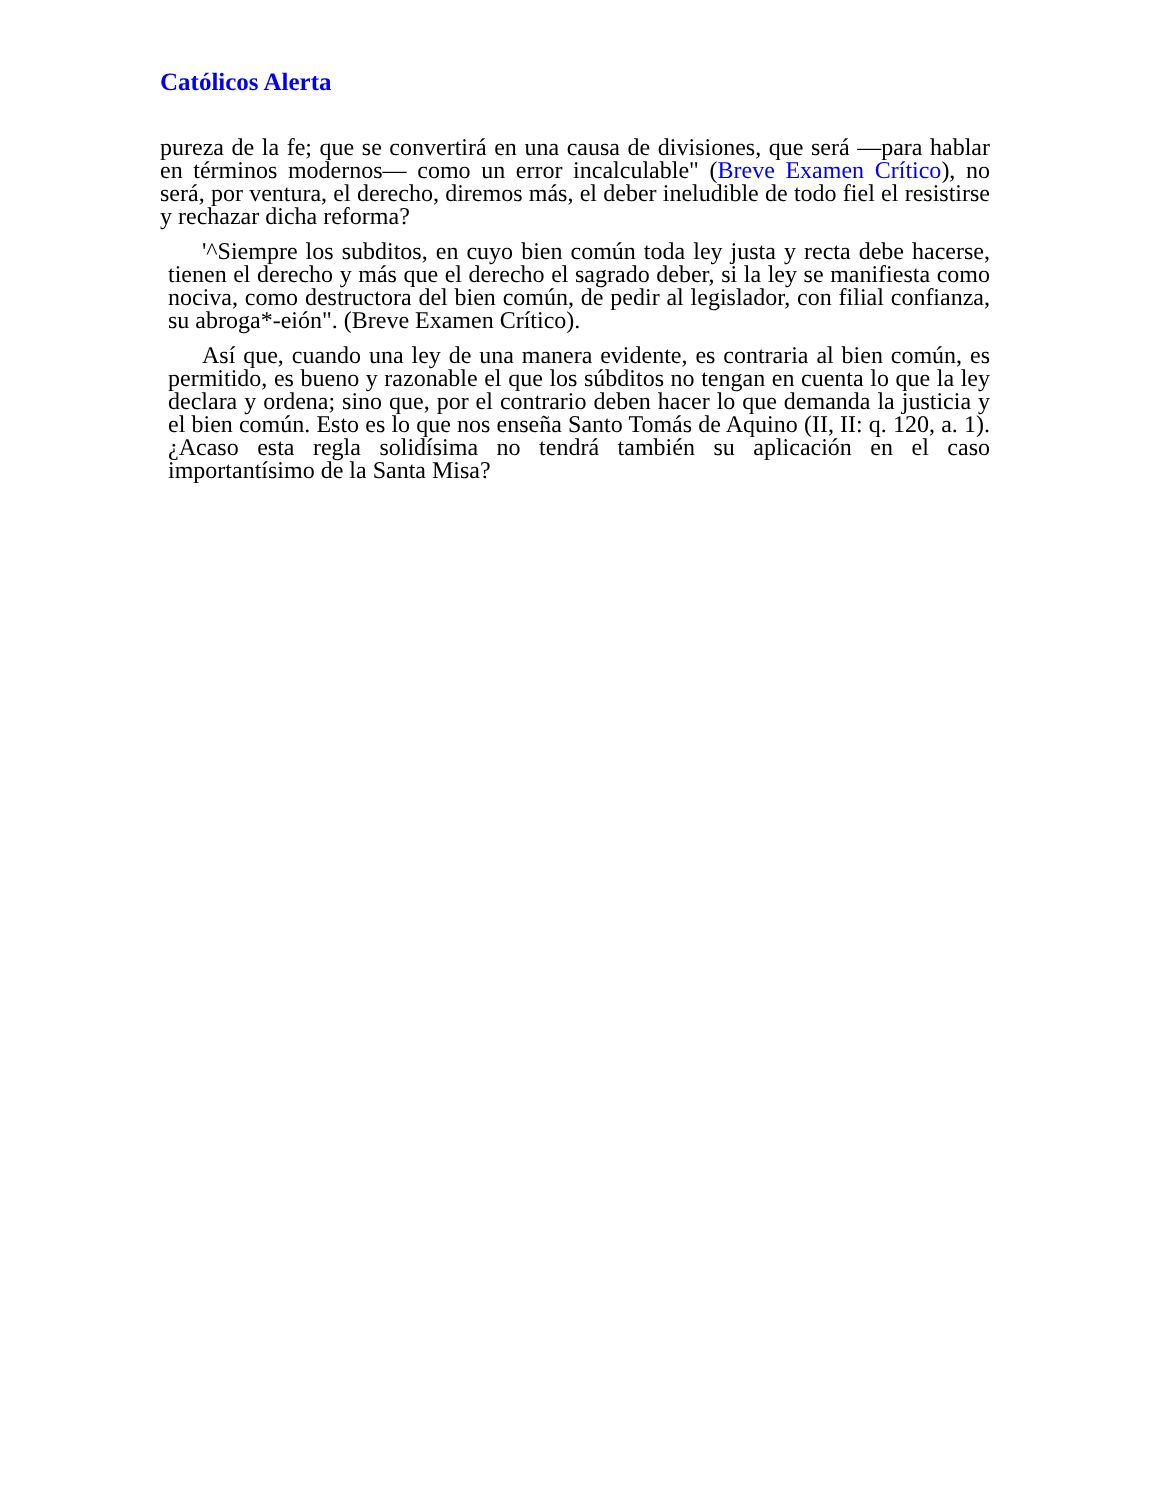Católicos Alerta
pureza de la fe; que se convertirá en una causa de divisiones, que será —para hablar en términos modernos— como un error incalculable" (Breve Examen Crítico), no será, por ventura, el derecho, diremos más, el deber ineludible de todo fiel el resistirse y rechazar dicha reforma?
'^Siempre los subditos, en cuyo bien común toda ley justa y recta debe hacerse, tienen el derecho y más que el derecho el sagrado deber, si la ley se manifiesta como nociva, como destructora del bien común, de pedir al legislador, con filial confianza, su abroga*-eión". (Breve Examen Crítico).
Así que, cuando una ley de una manera evidente, es contraria al bien común, es permitido, es bueno y razonable el que los súbditos no tengan en cuenta lo que la ley declara y ordena; sino que, por el contrario deben hacer lo que demanda la justicia y el bien común. Esto es lo que nos enseña Santo Tomás de Aquino (II, II: q. 120, a. 1). ¿Acaso esta regla solidísima no tendrá también su aplicación en el caso importantísimo de la Santa Misa?